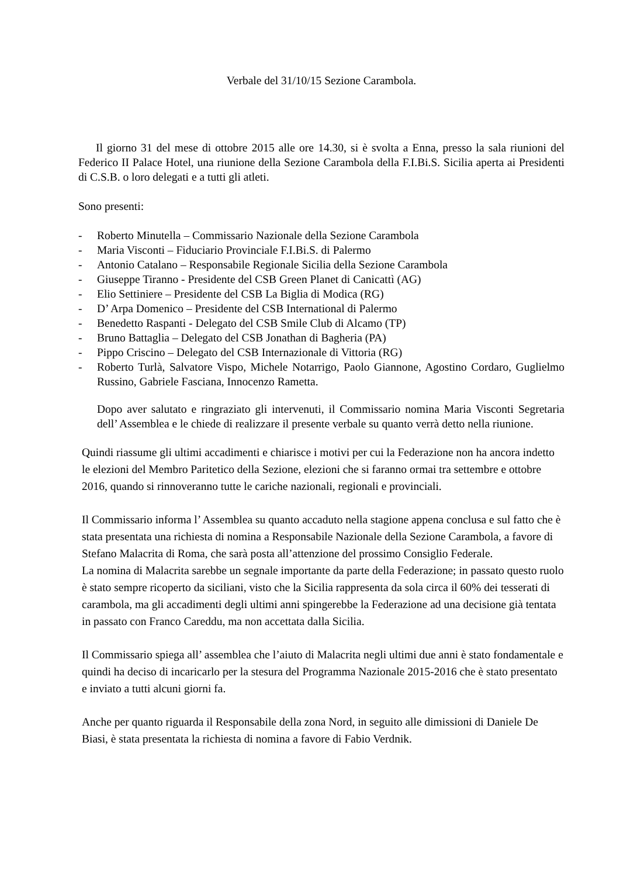Verbale del 31/10/15 Sezione Carambola.
Il giorno 31 del mese di ottobre 2015 alle ore 14.30, si è svolta a Enna, presso la sala riunioni del Federico II Palace Hotel, una riunione della Sezione Carambola della F.I.Bi.S. Sicilia aperta ai Presidenti di C.S.B. o loro delegati e a tutti gli atleti.
Sono presenti:
- Roberto Minutella – Commissario Nazionale della Sezione Carambola
- Maria Visconti – Fiduciario Provinciale F.I.Bi.S. di Palermo
- Antonio Catalano – Responsabile Regionale Sicilia della Sezione Carambola
- Giuseppe Tiranno - Presidente del CSB Green Planet di Canicattì (AG)
- Elio Settiniere – Presidente del CSB La Biglia di Modica (RG)
- D’ Arpa Domenico – Presidente del CSB International di Palermo
- Benedetto Raspanti - Delegato del CSB Smile Club di Alcamo (TP)
- Bruno Battaglia – Delegato del CSB Jonathan di Bagheria (PA)
- Pippo Criscino – Delegato del CSB Internazionale di Vittoria (RG)
- Roberto Turlà, Salvatore Vispo, Michele Notarrigo, Paolo Giannone, Agostino Cordaro, Guglielmo Russino, Gabriele Fasciana, Innocenzo Rametta.
Dopo aver salutato e ringraziato gli intervenuti, il Commissario nomina Maria Visconti Segretaria dell’ Assemblea e le chiede di realizzare il presente verbale su quanto verrà detto nella riunione.
Quindi riassume gli ultimi accadimenti e chiarisce i motivi per cui la Federazione non ha ancora indetto le elezioni del Membro Paritetico della Sezione, elezioni che si faranno ormai tra settembre e ottobre 2016, quando si rinnoveranno tutte le cariche nazionali, regionali e provinciali.
Il Commissario informa l’ Assemblea su quanto accaduto nella stagione appena conclusa e sul fatto che è stata presentata una richiesta di nomina a Responsabile Nazionale della Sezione Carambola, a favore di Stefano Malacrita di Roma, che sarà posta all’attenzione del prossimo Consiglio Federale.
La nomina di Malacrita sarebbe un segnale importante da parte della Federazione; in passato questo ruolo è stato sempre ricoperto da siciliani, visto che la Sicilia rappresenta da sola circa il 60% dei tesserati di carambola, ma gli accadimenti degli ultimi anni spingerebbe la Federazione ad una decisione già tentata in passato con Franco Careddu, ma non accettata dalla Sicilia.
Il Commissario spiega all’ assemblea che l’aiuto di Malacrita negli ultimi due anni è stato fondamentale e quindi ha deciso di incaricarlo per la stesura del Programma Nazionale 2015-2016 che è stato presentato e inviato a tutti alcuni giorni fa.
Anche per quanto riguarda il Responsabile della zona Nord, in seguito alle dimissioni di Daniele De Biasi, è stata presentata la richiesta di nomina a favore di Fabio Verdnik.